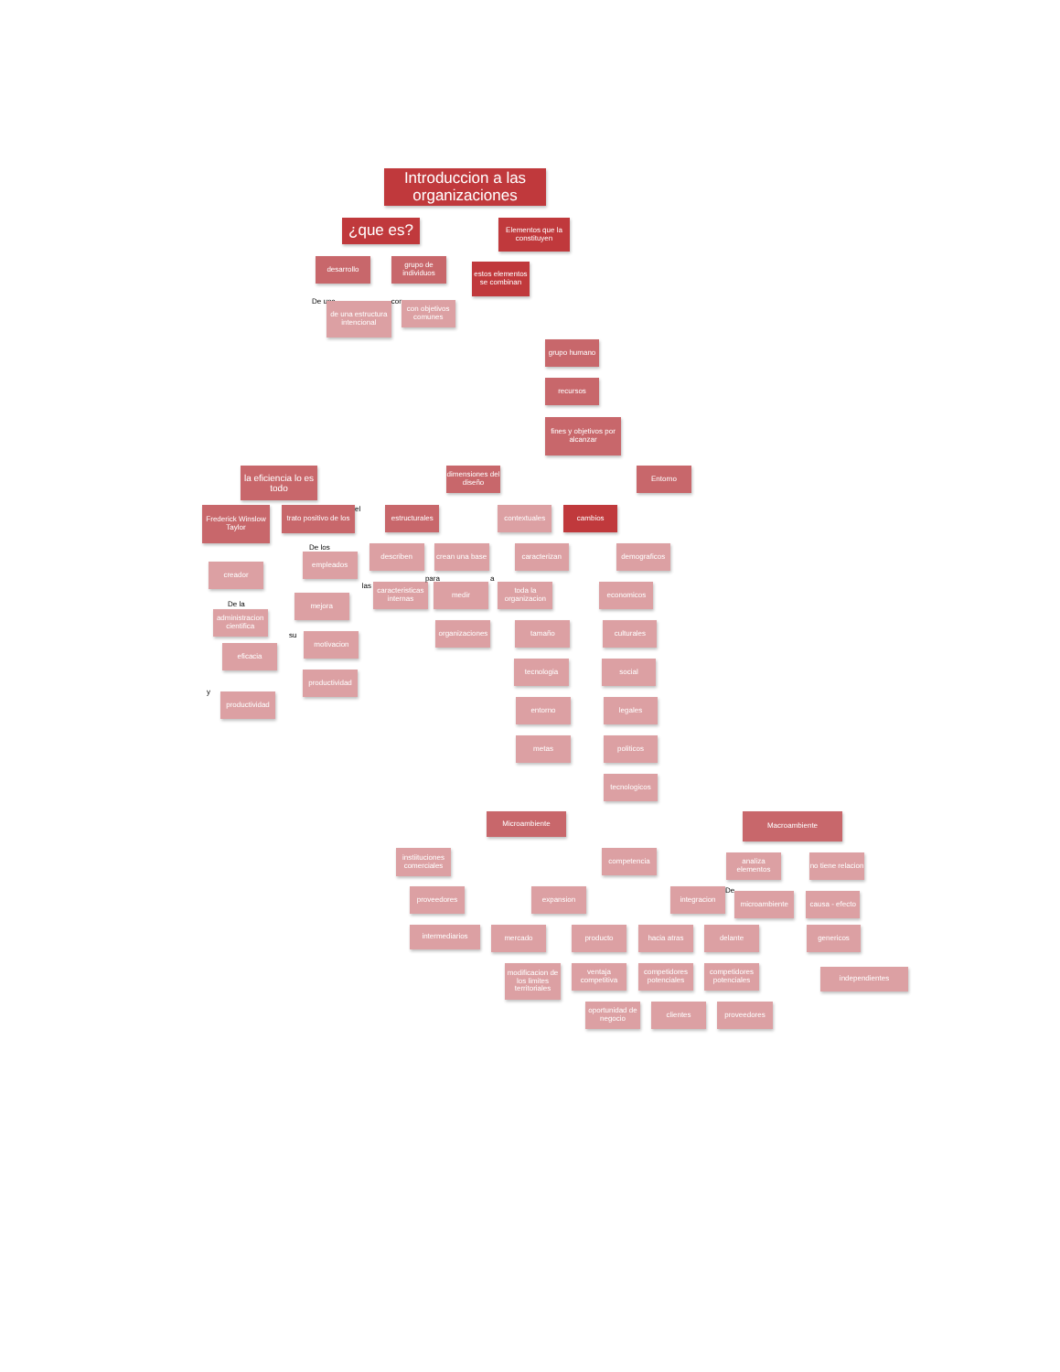Introduccion a las organizaciones
¿que es?
Elementos que la constituyen
desarrollo grupo de individuos
estos elementos se combinan
De una
de una estructura intencional
con
con objetivos comunes
grupo humano
recursos
fines y objetivos por alcanzar
la eficiencia lo es todo
dimensiones del diseño
Entorno
Frederick Winslow Taylor
trato positivo de los
el
estructurales
contextuales cambios
creador
De los
empleados
describen crean una base
caracterizan demograficos
De la
administracion cientifica
mejora
las
caracteristicas internas
para
medir
a
toda la organizacion
economicos
eficacia
su
motivacion
organizaciones
tamaño culturales
y
productividad
productividad
tecnologia social
entorno legales
metas politicos
tecnologicos
Microambiente
Macroambiente
instiituciones comerciales
competencia
analiza elementos
no tiene relacion
proveedores expansion integracion
De
microambiente causa - efecto
intermediarios
mercado producto hacia atras delante genericos
modificacion de los limites territoriales
ventaja competitiva
competidores potenciales
competidores potenciales
independientes
oportunidad de negocio
clientes proveedores